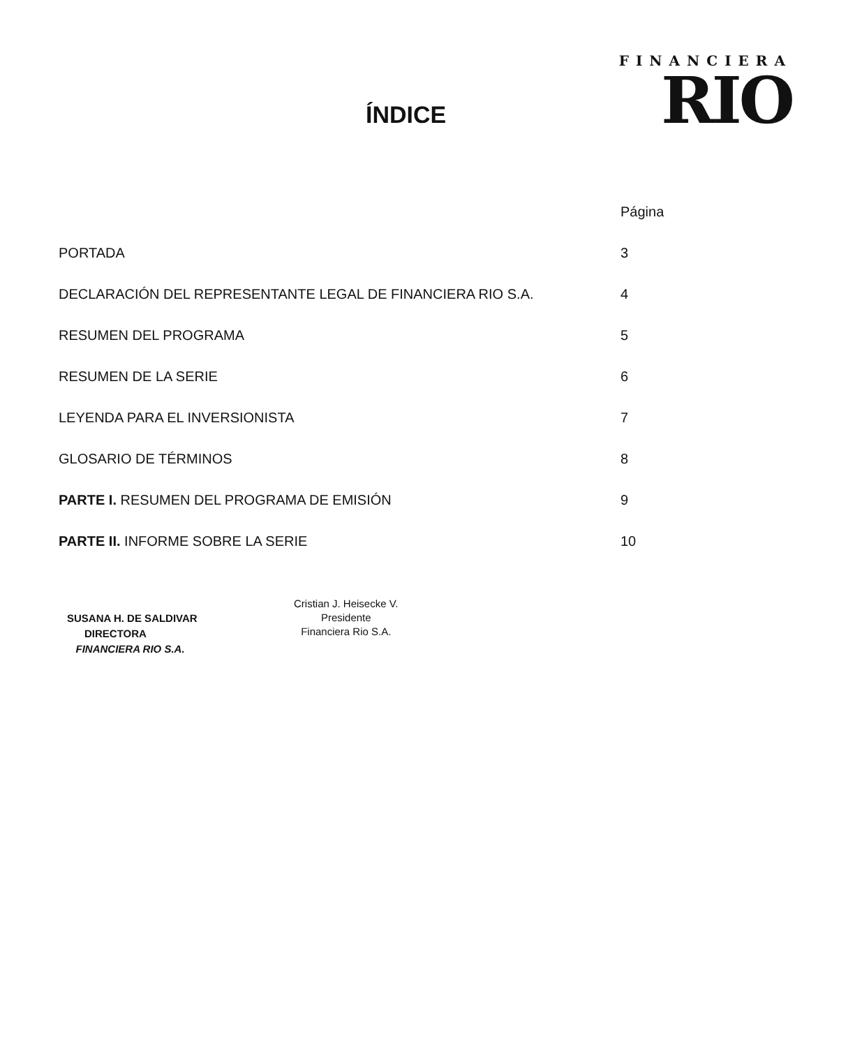ÍNDICE
FINANCIERA
RIO
| | Página |
| --- | --- |
| PORTADA | 3 |
| DECLARACIÓN DEL REPRESENTANTE LEGAL DE FINANCIERA RIO S.A. | 4 |
| RESUMEN DEL PROGRAMA | 5 |
| RESUMEN DE LA SERIE | 6 |
| LEYENDA PARA EL INVERSIONISTA | 7 |
| GLOSARIO DE TÉRMINOS | 8 |
| PARTE I. RESUMEN DEL PROGRAMA DE EMISIÓN | 9 |
| PARTE II. INFORME SOBRE LA SERIE | 10 |
SUSANA H. DE SALDIVAR
DIRECTORA
FINANCIERA RIO S.A.
Cristian J. Heisecke V.
Presidente
Financiera Rio S.A.